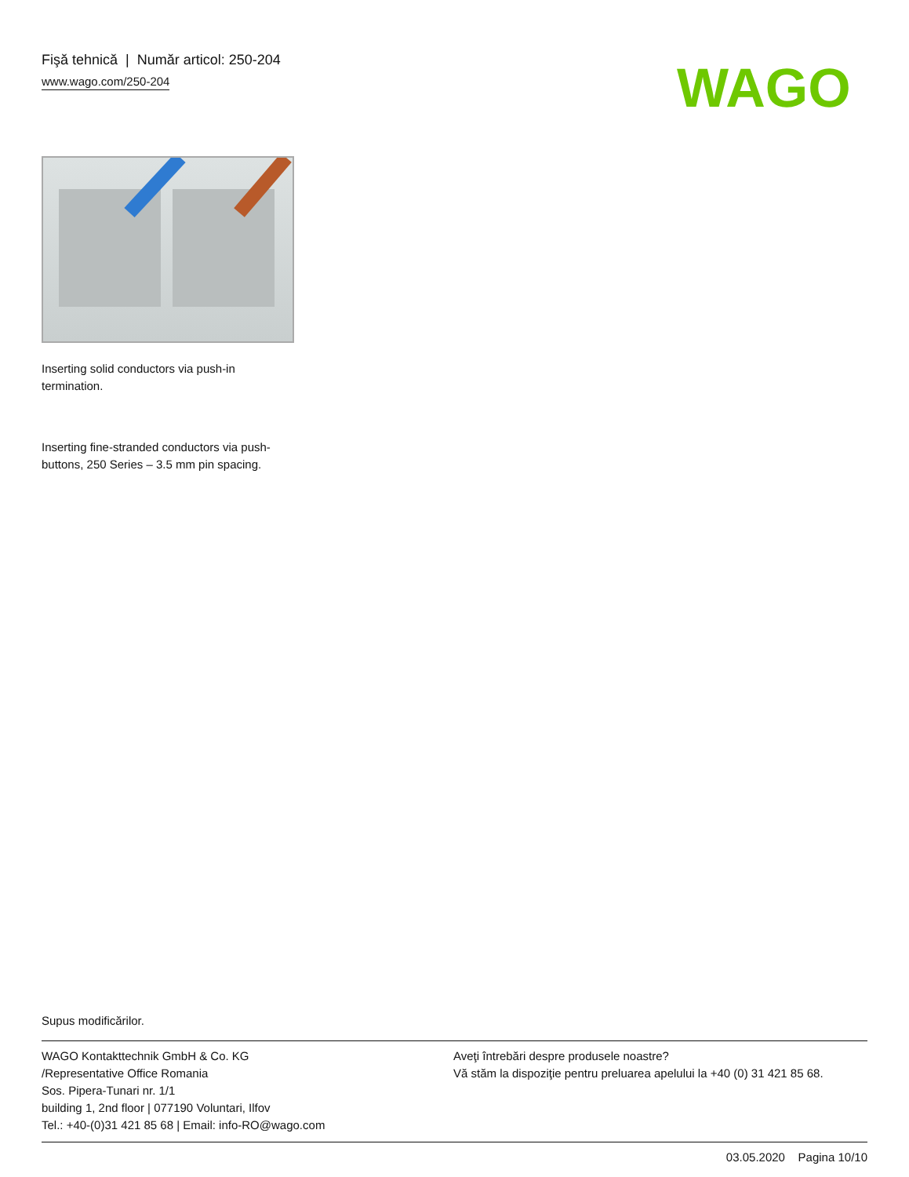Fişă tehnică | Număr articol: 250-204
www.wago.com/250-204
WAGO
Inserting solid conductors via push-in
termination.
Inserting fine-stranded conductors via push-
buttons, 250 Series – 3.5 mm pin spacing.
Supus modificărilor.
WAGO Kontakttechnik GmbH & Co. KG
/Representative Office Romania
Sos. Pipera-Tunari nr. 1/1
building 1, 2nd floor | 077190 Voluntari, Ilfov
Tel.: +40-(0)31 421 85 68 | Email: info-RO@wago.com
Aveţi întrebări despre produsele noastre?
Vă stăm la dispoziţie pentru preluarea apelului la +40 (0) 31 421 85 68.
03.05.2020 Pagina 10/10